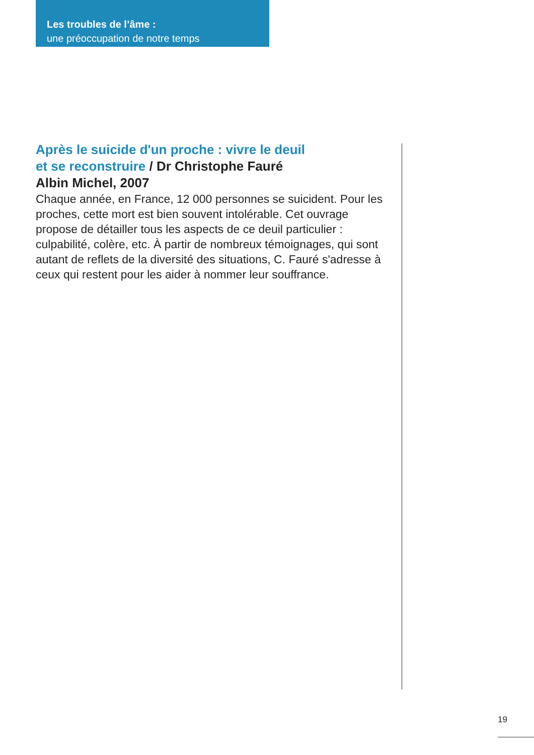Les troubles de l’âme :
une préoccupation de notre temps
Après le suicide d'un proche : vivre le deuil
et se reconstruire / Dr Christophe Fauré
Albin Michel, 2007
Chaque année, en France, 12 000 personnes se suicident. Pour les proches, cette mort est bien souvent intolérable. Cet ouvrage propose de détailler tous les aspects de ce deuil particulier : culpabilité, colère, etc. À partir de nombreux témoignages, qui sont autant de reflets de la diversité des situations, C. Fauré s'adresse à ceux qui restent pour les aider à nommer leur souffrance.
19